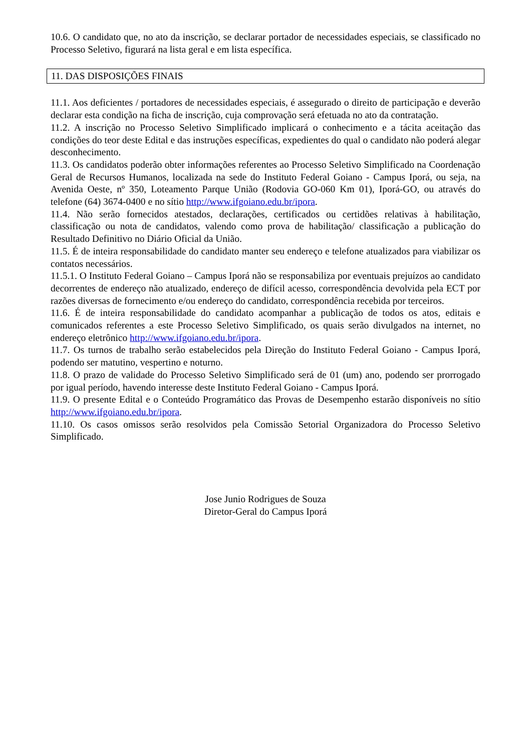10.6. O candidato que, no ato da inscrição, se declarar portador de necessidades especiais, se classificado no Processo Seletivo, figurará na lista geral e em lista específica.
11. DAS DISPOSIÇÕES FINAIS
11.1. Aos deficientes / portadores de necessidades especiais, é assegurado o direito de participação e deverão declarar esta condição na ficha de inscrição, cuja comprovação será efetuada no ato da contratação.
11.2. A inscrição no Processo Seletivo Simplificado implicará o conhecimento e a tácita aceitação das condições do teor deste Edital e das instruções específicas, expedientes do qual o candidato não poderá alegar desconhecimento.
11.3. Os candidatos poderão obter informações referentes ao Processo Seletivo Simplificado na Coordenação Geral de Recursos Humanos, localizada na sede do Instituto Federal Goiano - Campus Iporá, ou seja, na Avenida Oeste, nº 350, Loteamento Parque União (Rodovia GO-060 Km 01), Iporá-GO, ou através do telefone (64) 3674-0400 e no sítio http://www.ifgoiano.edu.br/ipora.
11.4. Não serão fornecidos atestados, declarações, certificados ou certidões relativas à habilitação, classificação ou nota de candidatos, valendo como prova de habilitação/ classificação a publicação do Resultado Definitivo no Diário Oficial da União.
11.5. É de inteira responsabilidade do candidato manter seu endereço e telefone atualizados para viabilizar os contatos necessários.
11.5.1. O Instituto Federal Goiano – Campus Iporá não se responsabiliza por eventuais prejuízos ao candidato decorrentes de endereço não atualizado, endereço de difícil acesso, correspondência devolvida pela ECT por razões diversas de fornecimento e/ou endereço do candidato, correspondência recebida por terceiros.
11.6. É de inteira responsabilidade do candidato acompanhar a publicação de todos os atos, editais e comunicados referentes a este Processo Seletivo Simplificado, os quais serão divulgados na internet, no endereço eletrônico http://www.ifgoiano.edu.br/ipora.
11.7. Os turnos de trabalho serão estabelecidos pela Direção do Instituto Federal Goiano - Campus Iporá, podendo ser matutino, vespertino e noturno.
11.8. O prazo de validade do Processo Seletivo Simplificado será de 01 (um) ano, podendo ser prorrogado por igual período, havendo interesse deste Instituto Federal Goiano - Campus Iporá.
11.9. O presente Edital e o Conteúdo Programático das Provas de Desempenho estarão disponíveis no sítio http://www.ifgoiano.edu.br/ipora.
11.10. Os casos omissos serão resolvidos pela Comissão Setorial Organizadora do Processo Seletivo Simplificado.
Jose Junio Rodrigues de Souza
Diretor-Geral do Campus Iporá